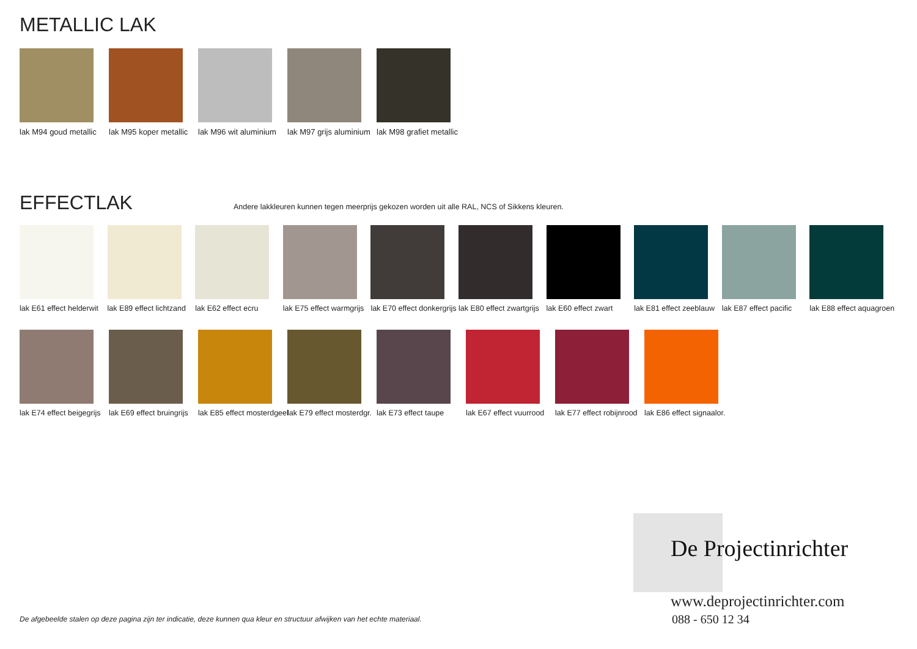METALLIC LAK
lak M94 goud metallic
lak M95 koper metallic
lak M96 wit aluminium
lak M97 grijs aluminium
lak M98 grafiet metallic
EFFECTLAK
Andere lakkleuren kunnen tegen meerprijs gekozen worden uit alle RAL, NCS of Sikkens kleuren.
lak E61 effect helderwit
lak E89 effect lichtzand
lak E62 effect ecru
lak E75 effect warmgrijs
lak E70 effect donkergrijs
lak E80 effect zwartgrijs
lak E60 effect zwart
lak E81 effect zeeblauw
lak E87 effect pacific
lak E88 effect aquagroen
lak E74 effect beigegrijs
lak E69 effect bruingrijs
lak E85 effect mosterdgeel
lak E79 effect mosterdgr.
lak E73 effect taupe
lak E67 effect vuurrood
lak E77 effect robijnrood
lak E86 effect signaalor.
De Projectinrichter
www.deprojectinrichter.com
088 - 650 12 34
De afgebeelde stalen op deze pagina zijn ter indicatie, deze kunnen qua kleur en structuur afwijken van het echte materiaal.